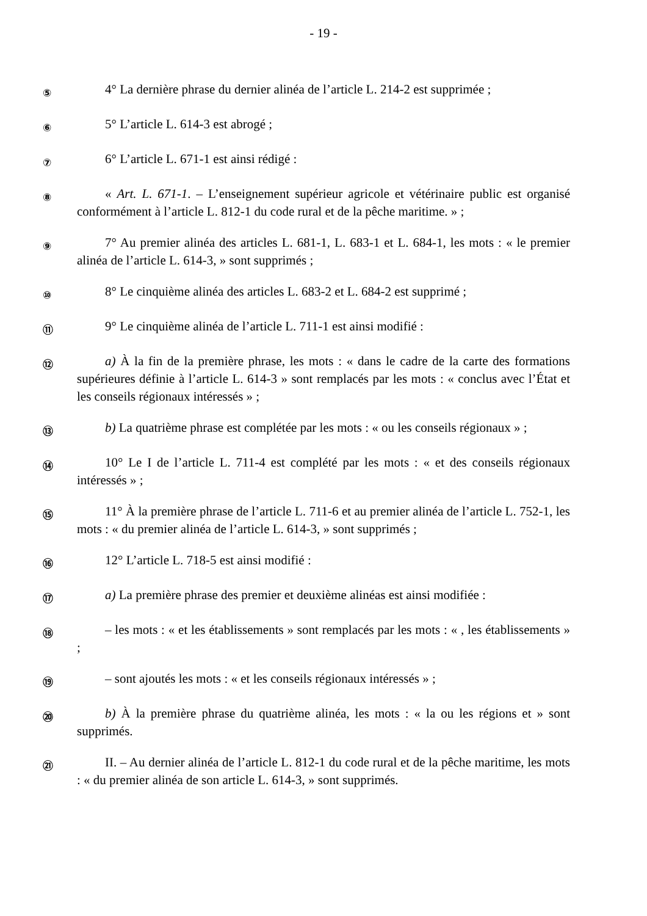- 19 -
⑤
4° La dernière phrase du dernier alinéa de l’article L. 214-2 est supprimée ;
⑥
5° L’article L. 614-3 est abrogé ;
⑦
6° L’article L. 671-1 est ainsi rédigé :
⑧
« Art. L. 671-1. – L’enseignement supérieur agricole et vétérinaire public est organisé conformément à l’article L. 812-1 du code rural et de la pêche maritime. » ;
⑨
7° Au premier alinéa des articles L. 681-1, L. 683-1 et L. 684-1, les mots : « le premier alinéa de l’article L. 614-3, » sont supprimés ;
⑩
8° Le cinquième alinéa des articles L. 683-2 et L. 684-2 est supprimé ;
⑪
9° Le cinquième alinéa de l’article L. 711-1 est ainsi modifié :
⑫
a) À la fin de la première phrase, les mots : « dans le cadre de la carte des formations supérieures définie à l’article L. 614-3 » sont remplacés par les mots : « conclus avec l’État et les conseils régionaux intéressés » ;
⑬
b) La quatrième phrase est complétée par les mots : « ou les conseils régionaux » ;
⑭
10° Le I de l’article L. 711-4 est complété par les mots : « et des conseils régionaux intéressés » ;
⑮
11° À la première phrase de l’article L. 711-6 et au premier alinéa de l’article L. 752-1, les mots : « du premier alinéa de l’article L. 614-3, » sont supprimés ;
⑯
12° L’article L. 718-5 est ainsi modifié :
⑰
a) La première phrase des premier et deuxième alinéas est ainsi modifiée :
⑱
– les mots : « et les établissements » sont remplacés par les mots : « , les établissements » ;
⑲
– sont ajoutés les mots : « et les conseils régionaux intéressés » ;
⑳
b) À la première phrase du quatrième alinéa, les mots : « la ou les régions et » sont supprimés.
㉑
II. – Au dernier alinéa de l’article L. 812-1 du code rural et de la pêche maritime, les mots : « du premier alinéa de son article L. 614-3, » sont supprimés.